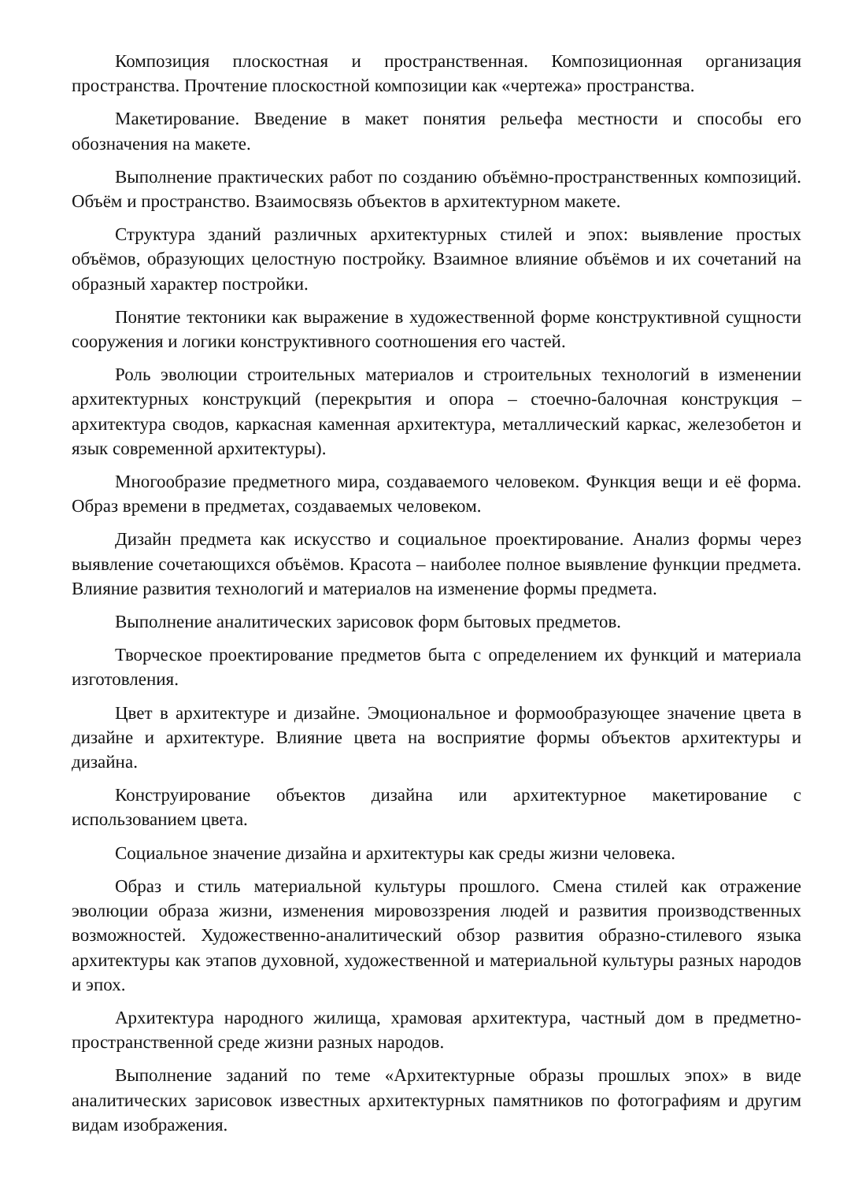Композиция плоскостная и пространственная. Композиционная организация пространства. Прочтение плоскостной композиции как «чертежа» пространства.
Макетирование. Введение в макет понятия рельефа местности и способы его обозначения на макете.
Выполнение практических работ по созданию объёмно-пространственных композиций. Объём и пространство. Взаимосвязь объектов в архитектурном макете.
Структура зданий различных архитектурных стилей и эпох: выявление простых объёмов, образующих целостную постройку. Взаимное влияние объёмов и их сочетаний на образный характер постройки.
Понятие тектоники как выражение в художественной форме конструктивной сущности сооружения и логики конструктивного соотношения его частей.
Роль эволюции строительных материалов и строительных технологий в изменении архитектурных конструкций (перекрытия и опора – стоечно-балочная конструкция – архитектура сводов, каркасная каменная архитектура, металлический каркас, железобетон и язык современной архитектуры).
Многообразие предметного мира, создаваемого человеком. Функция вещи и её форма. Образ времени в предметах, создаваемых человеком.
Дизайн предмета как искусство и социальное проектирование. Анализ формы через выявление сочетающихся объёмов. Красота – наиболее полное выявление функции предмета. Влияние развития технологий и материалов на изменение формы предмета.
Выполнение аналитических зарисовок форм бытовых предметов.
Творческое проектирование предметов быта с определением их функций и материала изготовления.
Цвет в архитектуре и дизайне. Эмоциональное и формообразующее значение цвета в дизайне и архитектуре. Влияние цвета на восприятие формы объектов архитектуры и дизайна.
Конструирование объектов дизайна или архитектурное макетирование с использованием цвета.
Социальное значение дизайна и архитектуры как среды жизни человека.
Образ и стиль материальной культуры прошлого. Смена стилей как отражение эволюции образа жизни, изменения мировоззрения людей и развития производственных возможностей. Художественно-аналитический обзор развития образно-стилевого языка архитектуры как этапов духовной, художественной и материальной культуры разных народов и эпох.
Архитектура народного жилища, храмовая архитектура, частный дом в предметно-пространственной среде жизни разных народов.
Выполнение заданий по теме «Архитектурные образы прошлых эпох» в виде аналитических зарисовок известных архитектурных памятников по фотографиям и другим видам изображения.